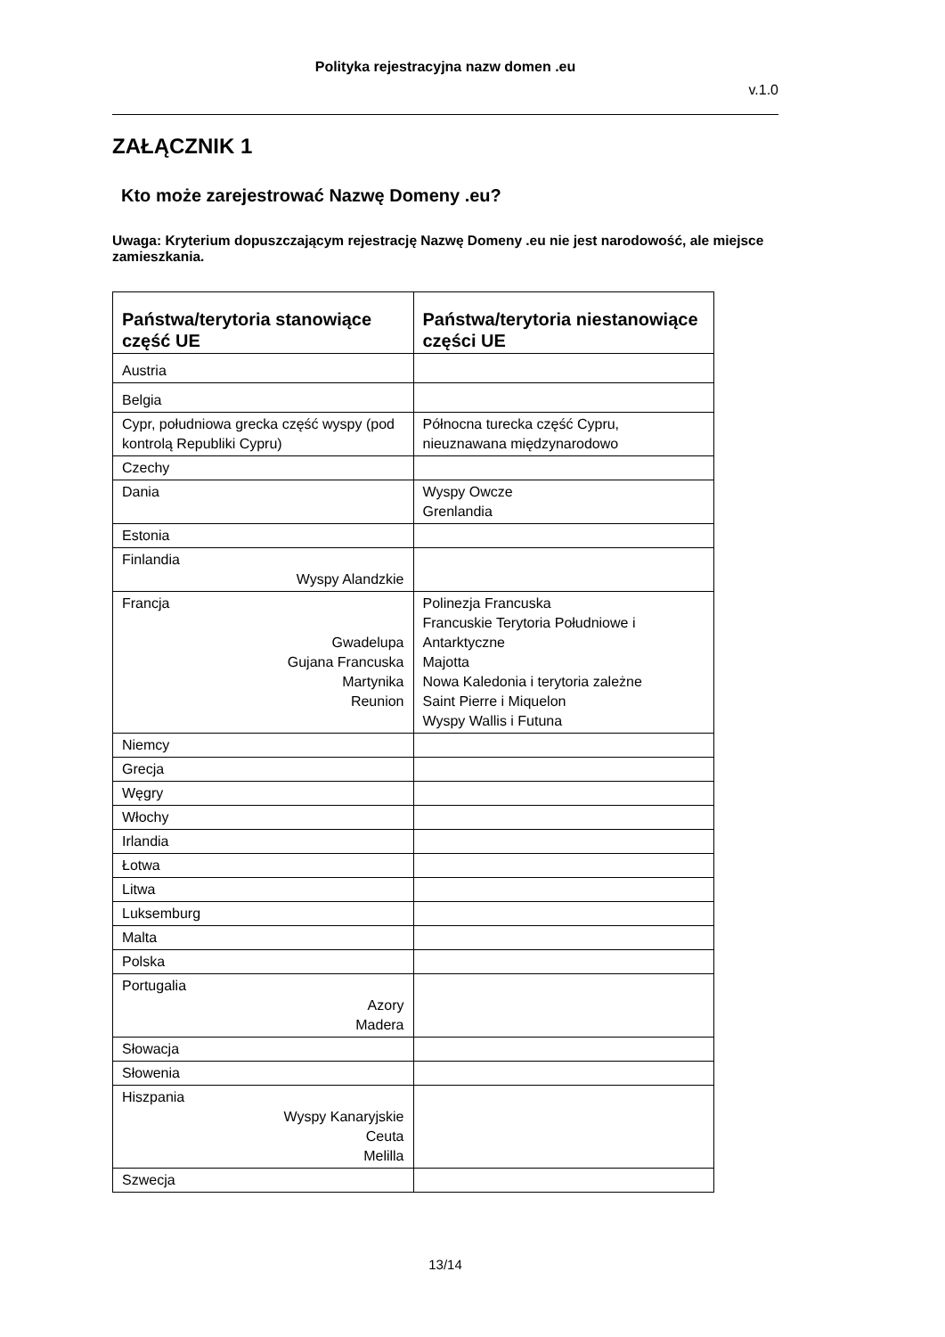Polityka rejestracyjna nazw domen .eu
v.1.0
ZAŁĄCZNIK 1
Kto może zarejestrować Nazwę Domeny .eu?
Uwaga: Kryterium dopuszczającym rejestrację Nazwę Domeny .eu nie jest narodowość, ale miejsce zamieszkania.
| Państwa/terytoria stanowiące część UE | Państwa/terytoria niestanowiące części UE |
| --- | --- |
| Austria | |
| Belgia | |
| Cypr, południowa grecka część wyspy (pod kontrolą Republiki Cypru) | Północna turecka część Cypru, nieuznawana międzynarodowo |
| Czechy | |
| Dania | Wyspy Owcze Grenlandia |
| Estonia | |
| Finlandia Wyspy Alandzkie | |
| Francja Gwadelupa Gujana Francuska Martynika Reunion | Polinezja Francuska Francuskie Terytoria Południowe i Antarktyczne Majotta Nowa Kaledonia i terytoria zależne Saint Pierre i Miquelon Wyspy Wallis i Futuna |
| Niemcy | |
| Grecja | |
| Węgry | |
| Włochy | |
| Irlandia | |
| Łotwa | |
| Litwa | |
| Luksemburg | |
| Malta | |
| Polska | |
| Portugalia Azory Madera | |
| Słowacja | |
| Słowenia | |
| Hiszpania Wyspy Kanaryjskie Ceuta Melilla | |
| Szwecja | |
13/14